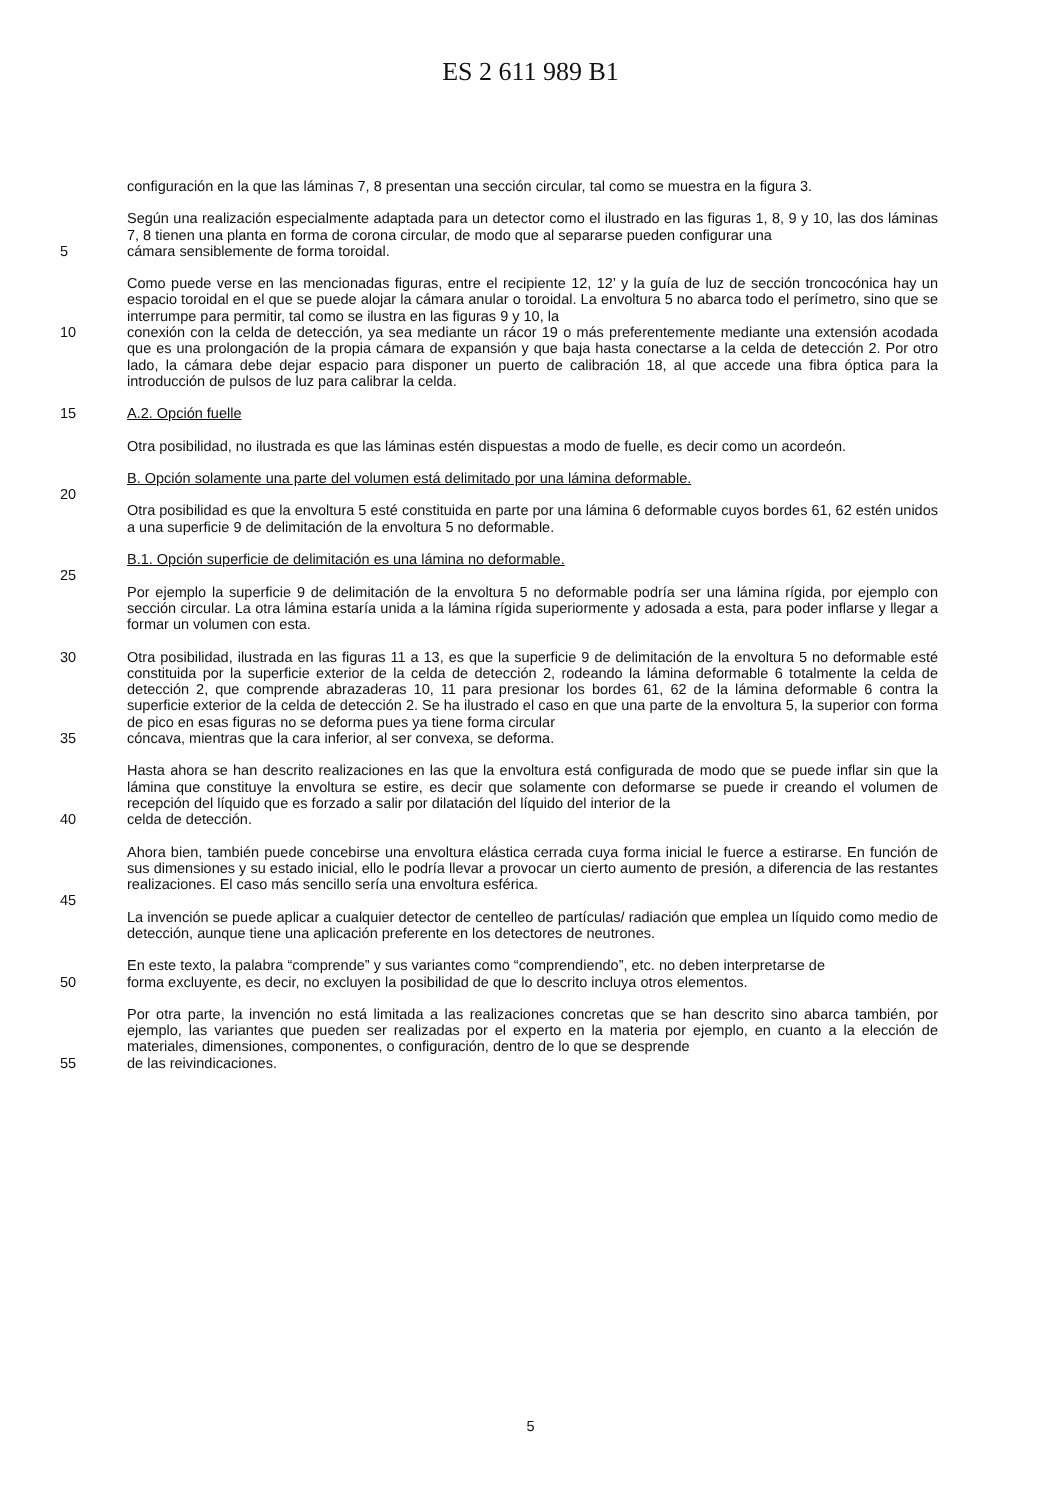ES 2 611 989 B1
configuración en la que las láminas 7, 8 presentan una sección circular, tal como se muestra en la figura 3.
Según una realización especialmente adaptada para un detector como el ilustrado en las figuras 1, 8, 9 y 10, las dos láminas 7, 8 tienen una planta en forma de corona circular, de modo que al separarse pueden configurar una
5 cámara sensiblemente de forma toroidal.
Como puede verse en las mencionadas figuras, entre el recipiente 12, 12’ y la guía de luz de sección troncocónica hay un espacio toroidal en el que se puede alojar la cámara anular o toroidal. La envoltura 5 no abarca todo el perímetro, sino que se interrumpe para permitir, tal como se ilustra en las figuras 9 y 10, la
10 conexión con la celda de detección, ya sea mediante un rácor 19 o más preferentemente mediante una extensión acodada que es una prolongación de la propia cámara de expansión y que baja hasta conectarse a la celda de detección 2. Por otro lado, la cámara debe dejar espacio para disponer un puerto de calibración 18, al que accede una fibra óptica para la introducción de pulsos de luz para calibrar la celda.
15 A.2. Opción fuelle
Otra posibilidad, no ilustrada es que las láminas estén dispuestas a modo de fuelle, es decir como un acordeón.
B. Opción solamente una parte del volumen está delimitado por una lámina deformable.
20
Otra posibilidad es que la envoltura 5 esté constituida en parte por una lámina 6 deformable cuyos bordes 61, 62 estén unidos a una superficie 9 de delimitación de la envoltura 5 no deformable.
B.1. Opción superficie de delimitación es una lámina no deformable.
25
Por ejemplo la superficie 9 de delimitación de la envoltura 5 no deformable podría ser una lámina rígida, por ejemplo con sección circular. La otra lámina estaría unida a la lámina rígida superiormente y adosada a esta, para poder inflarse y llegar a formar un volumen con esta.
30 Otra posibilidad, ilustrada en las figuras 11 a 13, es que la superficie 9 de delimitación de la envoltura 5 no deformable esté constituida por la superficie exterior de la celda de detección 2, rodeando la lámina deformable 6 totalmente la celda de detección 2, que comprende abrazaderas 10, 11 para presionar los bordes 61, 62 de la lámina deformable 6 contra la superficie exterior de la celda de detección 2. Se ha ilustrado el caso en que una parte de la envoltura 5, la superior con forma de pico en esas figuras no se deforma pues ya tiene forma circular
35 cóncava, mientras que la cara inferior, al ser convexa, se deforma.
Hasta ahora se han descrito realizaciones en las que la envoltura está configurada de modo que se puede inflar sin que la lámina que constituye la envoltura se estire, es decir que solamente con deformarse se puede ir creando el volumen de recepción del líquido que es forzado a salir por dilatación del líquido del interior de la
40 celda de detección.
Ahora bien, también puede concebirse una envoltura elástica cerrada cuya forma inicial le fuerce a estirarse. En función de sus dimensiones y su estado inicial, ello le podría llevar a provocar un cierto aumento de presión, a diferencia de las restantes realizaciones. El caso más sencillo sería una envoltura esférica.
45
La invención se puede aplicar a cualquier detector de centelleo de partículas/ radiación que emplea un líquido como medio de detección, aunque tiene una aplicación preferente en los detectores de neutrones.
En este texto, la palabra “comprende” y sus variantes como “comprendiendo”, etc. no deben interpretarse de
50 forma excluyente, es decir, no excluyen la posibilidad de que lo descrito incluya otros elementos.
Por otra parte, la invención no está limitada a las realizaciones concretas que se han descrito sino abarca también, por ejemplo, las variantes que pueden ser realizadas por el experto en la materia por ejemplo, en cuanto a la elección de materiales, dimensiones, componentes, o configuración, dentro de lo que se desprende
55 de las reivindicaciones.
5